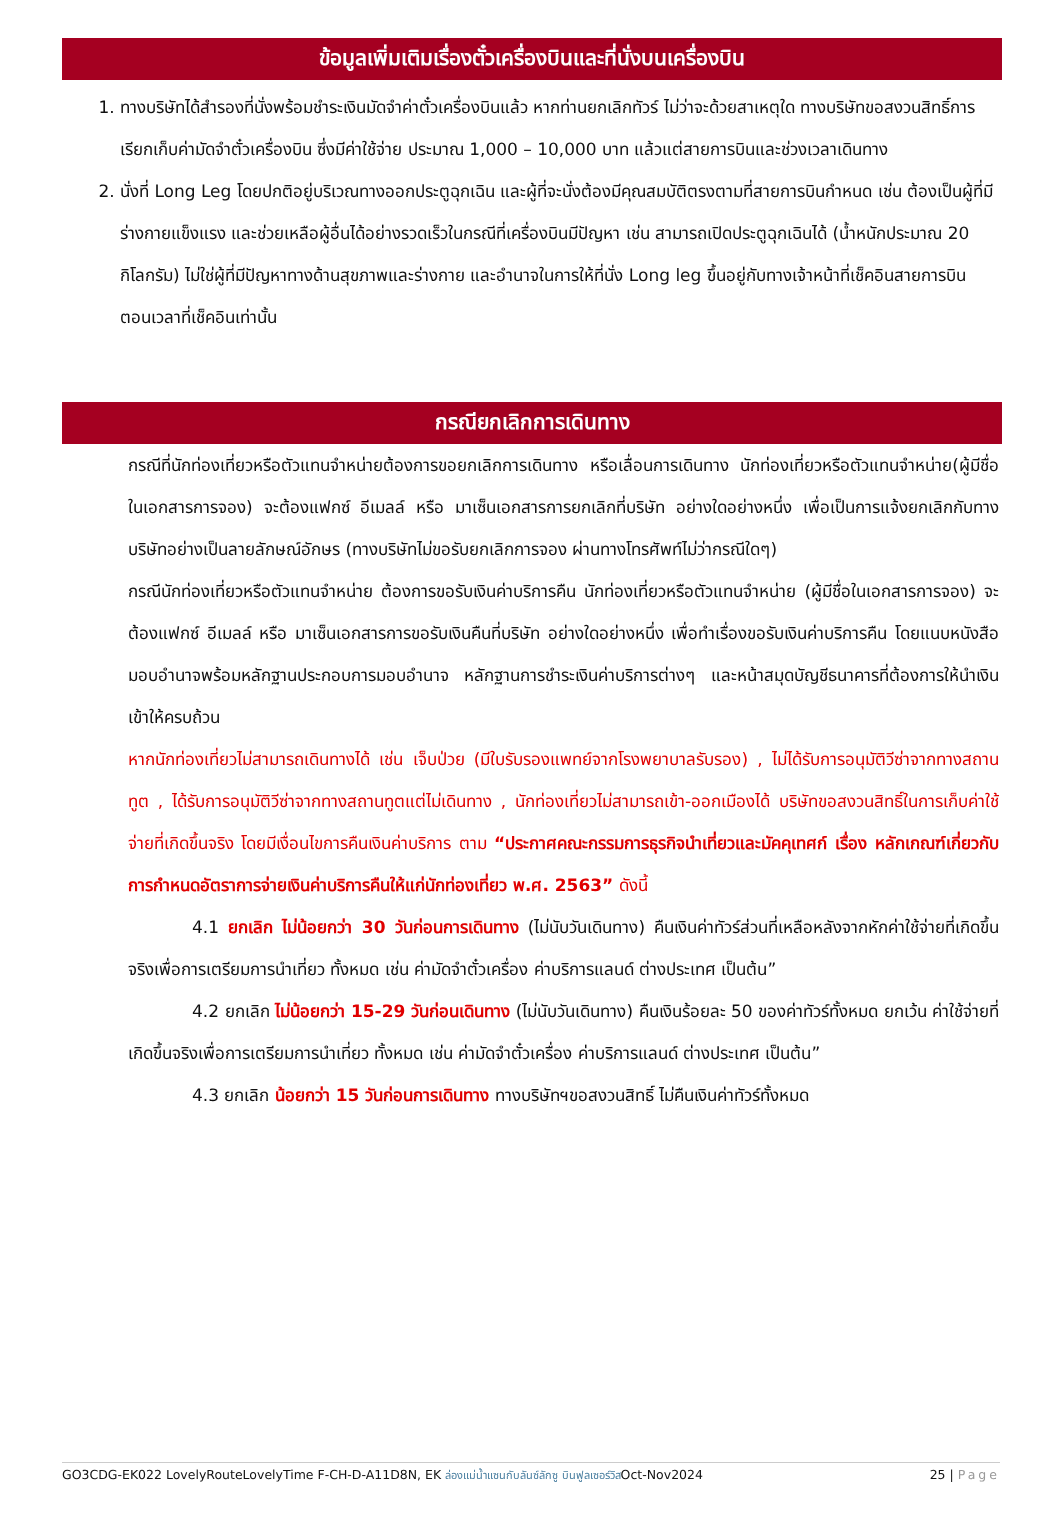ข้อมูลเพิ่มเติมเรื่องตั๋วเครื่องบินและที่นั่งบนเครื่องบิน
1. ทางบริษัทได้สำรองที่นั่งพร้อมชำระเงินมัดจำค่าตั๋วเครื่องบินแล้ว หากท่านยกเลิกทัวร์ ไม่ว่าจะด้วยสาเหตุใด ทางบริษัทขอสงวนสิทธิ์การเรียกเก็บค่ามัดจำตั๋วเครื่องบิน ซึ่งมีค่าใช้จ่าย ประมาณ 1,000 – 10,000 บาท แล้วแต่สายการบินและช่วงเวลาเดินทาง
2. นั่งที่ Long Leg โดยปกติอยู่บริเวณทางออกประตูฉุกเฉิน และผู้ที่จะนั่งต้องมีคุณสมบัติตรงตามที่สายการบินกำหนด เช่น ต้องเป็นผู้ที่มีร่างกายแข็งแรง และช่วยเหลือผู้อื่นได้อย่างรวดเร็วในกรณีที่เครื่องบินมีปัญหา เช่น สามารถเปิดประตูฉุกเฉินได้ (น้ำหนักประมาณ 20 กิโลกรัม) ไม่ใช่ผู้ที่มีปัญหาทางด้านสุขภาพและร่างกาย และอำนาจในการให้ที่นั่ง Long leg ขึ้นอยู่กับทางเจ้าหน้าที่เช็คอินสายการบิน ตอนเวลาที่เช็คอินเท่านั้น
กรณียกเลิกการเดินทาง
กรณีที่นักท่องเที่ยวหรือตัวแทนจำหน่ายต้องการขอยกเลิกการเดินทาง หรือเลื่อนการเดินทาง นักท่องเที่ยวหรือตัวแทนจำหน่าย(ผู้มีชื่อในเอกสารการจอง) จะต้องแฟกซ์ อีเมลล์ หรือ มาเซ็นเอกสารการยกเลิกที่บริษัท อย่างใดอย่างหนึ่ง เพื่อเป็นการแจ้งยกเลิกกับทางบริษัทอย่างเป็นลายลักษณ์อักษร (ทางบริษัทไม่ขอรับยกเลิกการจอง ผ่านทางโทรศัพท์ไม่ว่ากรณีใดๆ)
กรณีนักท่องเที่ยวหรือตัวแทนจำหน่าย ต้องการขอรับเงินค่าบริการคืน นักท่องเที่ยวหรือตัวแทนจำหน่าย (ผู้มีชื่อในเอกสารการจอง) จะต้องแฟกซ์ อีเมลล์ หรือ มาเซ็นเอกสารการขอรับเงินคืนที่บริษัท อย่างใดอย่างหนึ่ง เพื่อทำเรื่องขอรับเงินค่าบริการคืน โดยแนบหนังสือมอบอำนาจพร้อมหลักฐานประกอบการมอบอำนาจ หลักฐานการชำระเงินค่าบริการต่างๆ และหน้าสมุดบัญชีธนาคารที่ต้องการให้นำเงินเข้าให้ครบถ้วน
หากนักท่องเที่ยวไม่สามารถเดินทางได้ เช่น เจ็บป่วย (มีใบรับรองแพทย์จากโรงพยาบาลรับรอง) , ไม่ได้รับการอนุมัติวีซ่าจากทางสถานทูต , ได้รับการอนุมัติวีซ่าจากทางสถานทูตแต่ไม่เดินทาง , นักท่องเที่ยวไม่สามารถเข้า-ออกเมืองได้ บริษัทขอสงวนสิทธิ์ในการเก็บค่าใช้จ่ายที่เกิดขึ้นจริง โดยมีเงื่อนไขการคืนเงินค่าบริการ ตาม “ประกาศคณะกรรมการธุรกิจนำเที่ยวและมัคคุเทศก์ เรื่อง หลักเกณฑ์เกี่ยวกับการกำหนดอัตราการจ่ายเงินค่าบริการคืนให้แก่นักท่องเที่ยว พ.ศ. 2563” ดังนี้
4.1 ยกเลิก ไม่น้อยกว่า 30 วันก่อนการเดินทาง (ไม่นับวันเดินทาง) คืนเงินค่าทัวร์ส่วนที่เหลือหลังจากหักค่าใช้จ่ายที่เกิดขึ้นจริงเพื่อการเตรียมการนำเที่ยว ทั้งหมด เช่น ค่ามัดจำตั๋วเครื่อง ค่าบริการแลนด์ ต่างประเทศ เป็นต้น”
4.2 ยกเลิก ไม่น้อยกว่า 15-29 วันก่อนเดินทาง (ไม่นับวันเดินทาง) คืนเงินร้อยละ 50 ของค่าทัวร์ทั้งหมด ยกเว้น ค่าใช้จ่ายที่เกิดขึ้นจริงเพื่อการเตรียมการนำเที่ยว ทั้งหมด เช่น ค่ามัดจำตั๋วเครื่อง ค่าบริการแลนด์ ต่างประเทศ เป็นต้น”
4.3 ยกเลิก น้อยกว่า 15 วันก่อนการเดินทาง ทางบริษัทฯขอสงวนสิทธิ์ ไม่คืนเงินค่าทัวร์ทั้งหมด
GO3CDG-EK022 LovelyRouteLovelyTime F-CH-D-A11D8N, EK ล่องแม่น้ำแซนกับลันซ์ลักซู บินฟูลเซอร์วิสOct-Nov2024 25 | Page